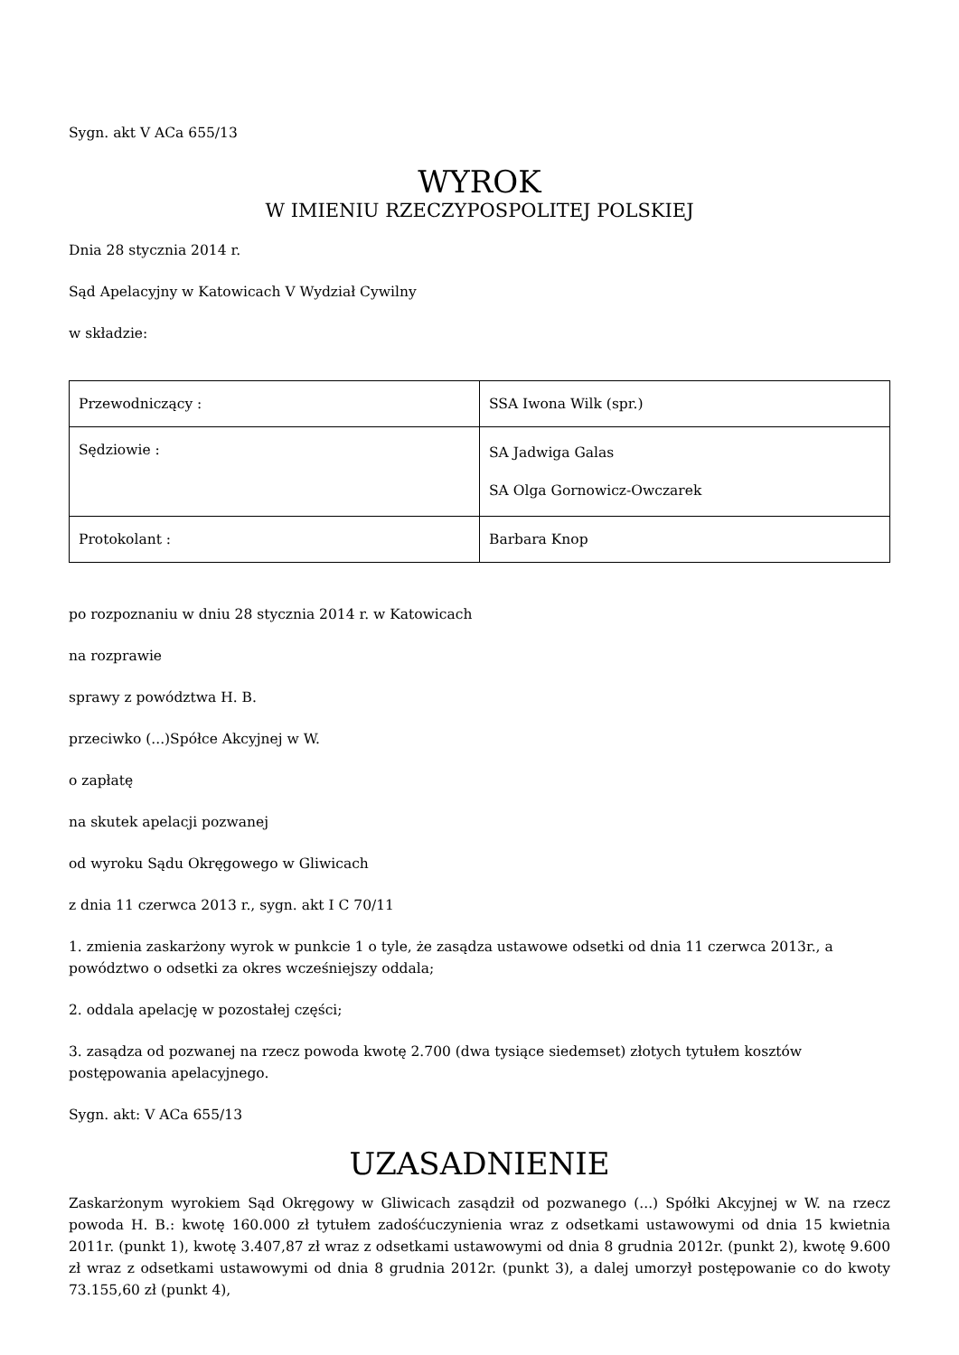Sygn. akt V ACa 655/13
WYROK
W IMIENIU RZECZYPOSPOLITEJ POLSKIEJ
Dnia 28 stycznia 2014 r.
Sąd Apelacyjny w Katowicach V Wydział Cywilny
w składzie:
| Przewodniczący : | SSA Iwona Wilk (spr.) |
| Sędziowie : | SA Jadwiga Galas SA Olga Gornowicz-Owczarek |
| Protokolant : | Barbara Knop |
po rozpoznaniu w dniu 28 stycznia 2014 r. w Katowicach
na rozprawie
sprawy z powództwa H. B.
przeciwko (...)Spółce Akcyjnej w W.
o zapłatę
na skutek apelacji pozwanej
od wyroku Sądu Okręgowego w Gliwicach
z dnia 11 czerwca 2013 r., sygn. akt I C 70/11
1. zmienia zaskarżony wyrok w punkcie 1 o tyle, że zasądza ustawowe odsetki od dnia 11 czerwca 2013r., a powództwo o odsetki za okres wcześniejszy oddala;
2. oddala apelację w pozostałej części;
3. zasądza od pozwanej na rzecz powoda kwotę 2.700 (dwa tysiące siedemset) złotych tytułem kosztów postępowania apelacyjnego.
Sygn. akt: V ACa 655/13
UZASADNIENIE
Zaskarżonym wyrokiem Sąd Okręgowy w Gliwicach zasądził od pozwanego (...) Spółki Akcyjnej w W. na rzecz powoda H. B.: kwotę 160.000 zł tytułem zadośćuczynienia wraz z odsetkami ustawowymi od dnia 15 kwietnia 2011r. (punkt 1), kwotę 3.407,87 zł wraz z odsetkami ustawowymi od dnia 8 grudnia 2012r. (punkt 2), kwotę 9.600 zł wraz z odsetkami ustawowymi od dnia 8 grudnia 2012r. (punkt 3), a dalej umorzył postępowanie co do kwoty 73.155,60 zł (punkt 4),